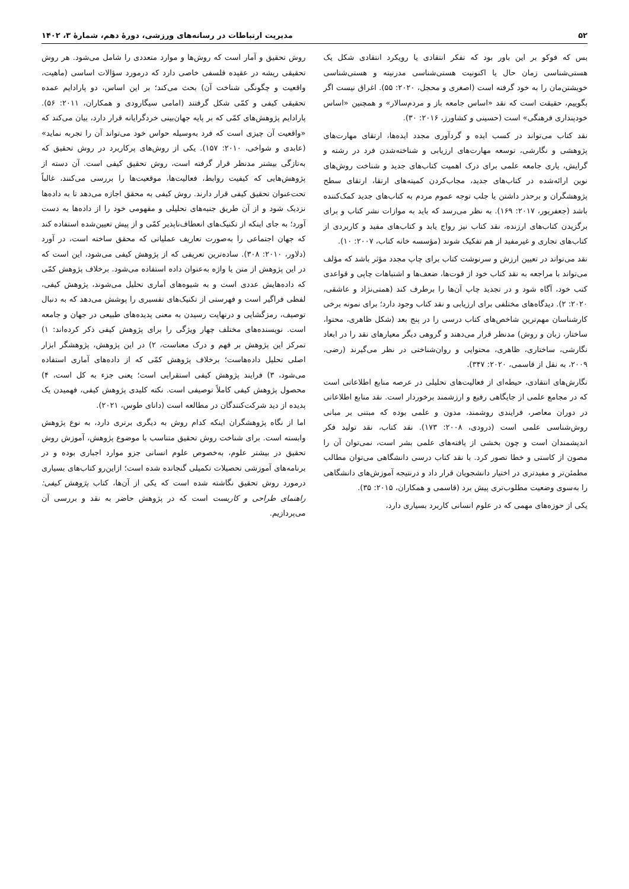۵۲ مدیریت ارتباطات در رسانه‌های ورزشی، دورهٔ دهم، شمارهٔ ۳، ۱۴۰۲
بس که فوکو بر این باور بود که تفکر انتقادی یا رویکرد انتقادی شکل یک هستی‌شناسی زمان حال یا اکنونیت هستی‌شناسی مدرنیته و هستی‌شناسی خویشتن‌مان را به خود گرفته است (اصغری و محجل، ۲۰۲۰: ۵۵). اغراق نیست اگر بگوییم، حقیقت است که نقد «اساس جامعه باز و مردم‌سالار» و همچنین «اساس خودپنداری فرهنگی» است (حسینی و کشاورز، ۲۰۱۶: ۳۰).
نقد کتاب می‌تواند در کسب ایده و گردآوری مجدد ایده‌ها، ارتقای مهارت‌های پژوهشی و نگارشی، توسعه مهارت‌های ارزیابی و شناخته‌شدن فرد در رشته و گرایش، یاری جامعه علمی برای درک اهمیت کتاب‌های جدید و شناخت روش‌های نوین ارائه‌شده در کتاب‌های جدید، مجاب‌کردن کمیته‌های ارتقا، ارتقای سطح پژوهشگران و برحذر داشتن یا جلب توجه عموم مردم به کتاب‌های جدید کمک‌کننده باشد (جعفرپور، ۲۰۱۷: ۱۶۹). به نظر می‌رسد که باید به موازات نشر کتاب و برای برگزیدن کتاب‌های ارزنده، نقد کتاب نیز رواج یابد و کتاب‌های مفید و کاربردی از کتاب‌های تجاری و غیرمفید از هم تفکیک شوند (مؤسسه خانه کتاب، ۲۰۰۷: ۱۰).
نقد می‌تواند در تعیین ارزش و سرنوشت کتاب برای چاپ مجدد مؤثر باشد که مؤلف می‌تواند با مراجعه به نقد کتاب خود از قوت‌ها، ضعف‌ها و اشتباهات چاپی و قواعدی کتب خود، آگاه شود و در تجدید چاپ آن‌ها را برطرف کند (همتی‌نژاد و عاشقی، ۲۰۲۰: ۲). دیدگاه‌های مختلفی برای ارزیابی و نقد کتاب وجود دارد؛ برای نمونه برخی کارشناسان مهم‌ترین شاخص‌های کتاب درسی را در پنج بعد (شکل ظاهری، محتوا، ساختار، زبان و روش) مدنظر قرار می‌دهند و گروهی دیگر معیارهای نقد را در ابعاد نگارشی، ساختاری، ظاهری، محتوایی و روان‌شناختی در نظر می‌گیرند (رضی، ۲۰۰۹، به نقل از قاسمی، ۲۰۲۰: ۳۴۷).
نگارش‌های انتقادی، حیطه‌ای از فعالیت‌های تحلیلی در عرصه منابع اطلاعاتی است که در مجامع علمی از جایگاهی رفیع و ارزشمند برخوردار است. نقد منابع اطلاعاتی در دوران معاصر، فرایندی روشمند، مدون و علمی بوده که مبتنی بر مبانی روش‌شناسی علمی است (درودی، ۲۰۰۸: ۱۷۳). نقد کتاب، نقد تولید فکر اندیشمندان است و چون بخشی از یافته‌های علمی بشر است، نمی‌توان آن را مصون از کاستی و خطا تصور کرد. با نقد کتاب درسی دانشگاهی می‌توان مطالب مطمئن‌تر و مفیدتری در اختیار دانشجویان قرار داد و درنتیجه آموزش‌های دانشگاهی را به‌سوی وضعیت مطلوب‌تری پیش برد (قاسمی و همکاران، ۲۰۱۵: ۳۵).
یکی از حوزه‌های مهمی که در علوم انسانی کاربرد بسیاری دارد،
روش تحقیق و آمار است که روش‌ها و موارد متعددی را شامل می‌شود. هر روش تحقیقی ریشه در عقیده فلسفی خاصی دارد که درمورد سؤالات اساسی (ماهیت، واقعیت و چگونگی شناخت آن) بحث می‌کند؛ بر این اساس، دو پارادایم عمده تحقیقی کیفی و کمّی شکل گرفتند (امامی سیگارودی و همکاران، ۲۰۱۱: ۵۶). پارادایم پژوهش‌های کمّی که بر پایه جهان‌بینی خردگرایانه قرار دارد، بیان می‌کند که «واقعیت آن چیزی است که فرد به‌وسیله حواس خود می‌تواند آن را تجربه نماید» (عابدی و شواخی، ۲۰۱۰: ۱۵۷). یکی از روش‌های پرکاربرد در روش تحقیق که به‌تازگی بیشتر مدنظر قرار گرفته است، روش تحقیق کیفی است. آن دسته از پژوهش‌هایی که کیفیت روابط، فعالیت‌ها، موقعیت‌ها را بررسی می‌کنند، غالباً تحت‌عنوان تحقیق کیفی قرار دارند. روش کیفی به محقق اجازه می‌دهد تا به داده‌ها نزدیک شود و از آن طریق جنبه‌های تحلیلی و مفهومی خود را از داده‌ها به دست آورد؛ به جای اینکه از تکنیک‌های انعطاف‌ناپذیر کمّی و از پیش تعیین‌شده استفاده کند که جهان اجتماعی را به‌صورت تعاریف عملیاتی که محقق ساخته است، در آورد (دلاور، ۲۰۱۰: ۳۰۸). ساده‌ترین تعریفی که از پژوهش کیفی می‌شود، این است که در این پژوهش از متن یا واژه به‌عنوان داده استفاده می‌شود. برخلاف پژوهش کمّی که داده‌هایش عددی است و به شیوه‌های آماری تحلیل می‌شوند، پژوهش کیفی، لفظی فراگیر است و فهرستی از تکنیک‌های تفسیری را پوشش می‌دهد که به دنبال توصیف، رمزگشایی و درنهایت رسیدن به معنی پدیده‌های طبیعی در جهان و جامعه است. نویسنده‌های مختلف چهار ویژگی را برای پژوهش کیفی ذکر کرده‌اند: ۱) تمرکز این پژوهش بر فهم و درک معناست، ۲) در این پژوهش، پژوهشگر ابزار اصلی تحلیل داده‌هاست؛ برخلاف پژوهش کمّی که از داده‌های آماری استفاده می‌شود، ۳) فرایند پژوهش کیفی استقرایی است؛ یعنی جزء به کل است، ۴) محصول پژوهش کیفی کاملاً توصیفی است. نکته کلیدی پژوهش کیفی، فهمیدن یک پدیده از دید شرکت‌کنندگان در مطالعه است (دانای طوس، ۲۰۲۱).
اما از نگاه پژوهشگران اینکه کدام روش به دیگری برتری دارد، به نوع پژوهش وابسته است. برای شناخت روش تحقیق متناسب با موضوع پژوهش، آموزش روش تحقیق در بیشتر علوم، به‌خصوص علوم انسانی جزو موارد اجباری بوده و در برنامه‌های آموزشی تحصیلات تکمیلی گنجانده شده است؛ ازاین‌رو کتاب‌های بسیاری درمورد روش تحقیق نگاشته شده است که یکی از آن‌ها، کتاب پژوهش کیفی: راهنمای طراحی و کاربست است که در پژوهش حاضر به نقد و بررسی آن می‌پردازیم.